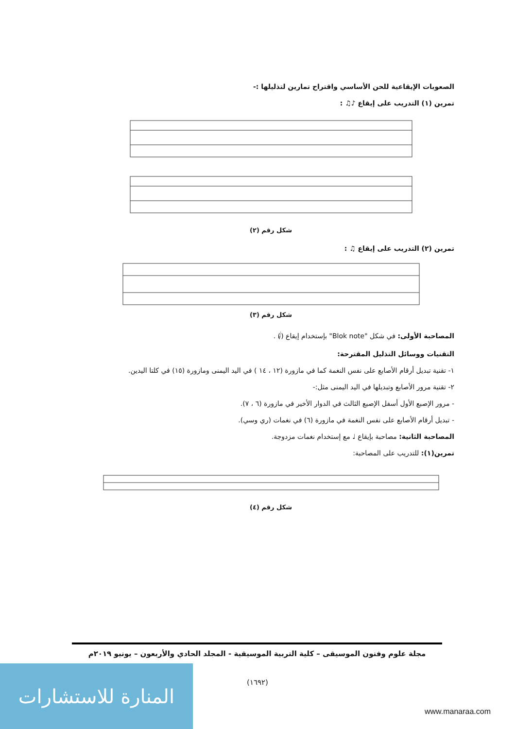الصعوبات الإيقاعية للحن الأساسي واقتراح تمارين لتذليلها :-
تمرين (١) التدريب على إيقاع ♪♫ :
شكل رقم (٢)
تمرين (٢) التدريب على إيقاع ♫ :
شكل رقم (٣)
المصاحبة الأولى: في شكل "Blok note" بإستخدام إيقاع (𝅗𝅥) .
التقنيات ووسائل التذليل المقترحة:
١- تقنية تبديل أرقام الأصابع على نفس النغمة كما في مازورة (١٢ ، ١٤ ) في اليد اليمنى ومازورة (١٥) في كلتا اليدين.
٢- تقنية مرور الأصابع وتبديلها في اليد اليمنى مثل:-
- مرور الإصبع الأول أسفل الإصبع الثالث في الدوار الأخير في مازورة (٦ ، ٧).
- تبديل أرقام الأصابع على نفس النغمة في مازورة (٦) في نغمات (ري وسي).
المصاحبة الثانية: مصاحبة بإيقاع ♩ مع إستخدام نغمات مزدوجة.
تمرين(١): للتدريب على المصاحبة:
شكل رقم (٤)
مجلة علوم وفنون الموسيقى – كلية التربية الموسيقية - المجلد الحادي والأربعون – يونيو ٢٠١٩م
(١٦٩٢)
المنارة للاستشارات
www.manaraa.com